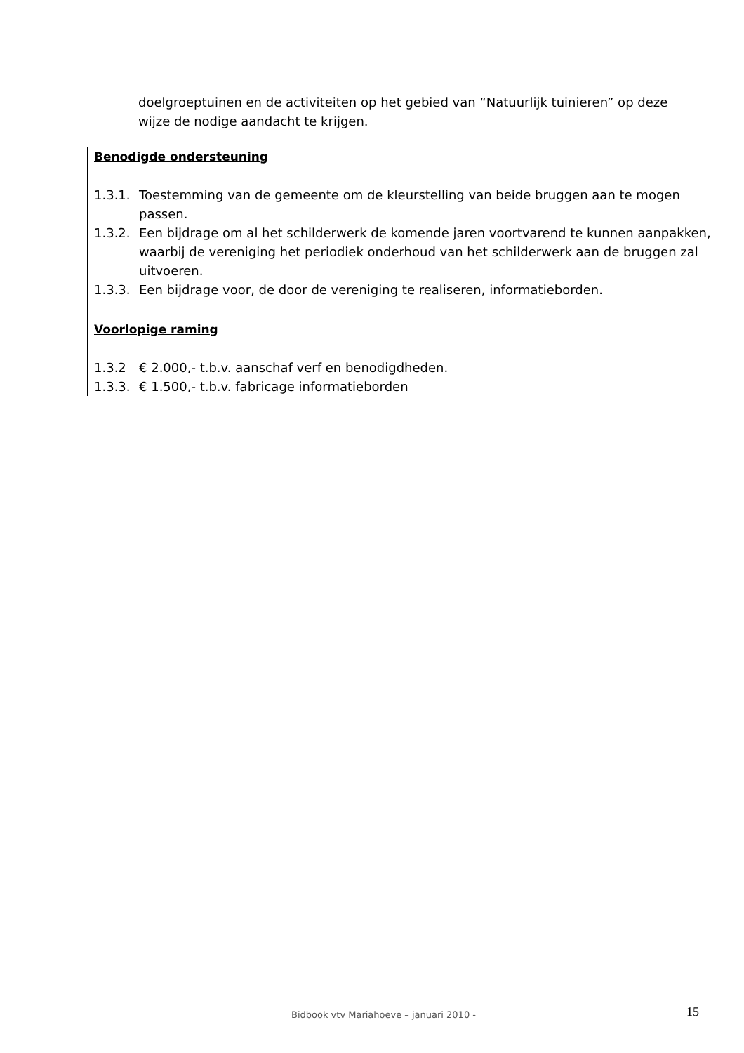doelgroeptuinen en de activiteiten op het gebied van “Natuurlijk tuinieren” op deze wijze de nodige aandacht te krijgen.
Benodigde ondersteuning
1.3.1. Toestemming van de gemeente om de kleurstelling van beide bruggen aan te mogen passen.
1.3.2. Een bijdrage om al het schilderwerk de komende jaren voortvarend te kunnen aanpakken, waarbij de vereniging het periodiek onderhoud van het schilderwerk aan de bruggen zal uitvoeren.
1.3.3. Een bijdrage voor, de door de vereniging te realiseren, informatieborden.
Voorlopige raming
1.3.2 € 2.000,- t.b.v. aanschaf verf en benodigdheden.
1.3.3. € 1.500,- t.b.v. fabricage informatieborden
Bidbook vtv Mariahoeve – januari 2010 - 15